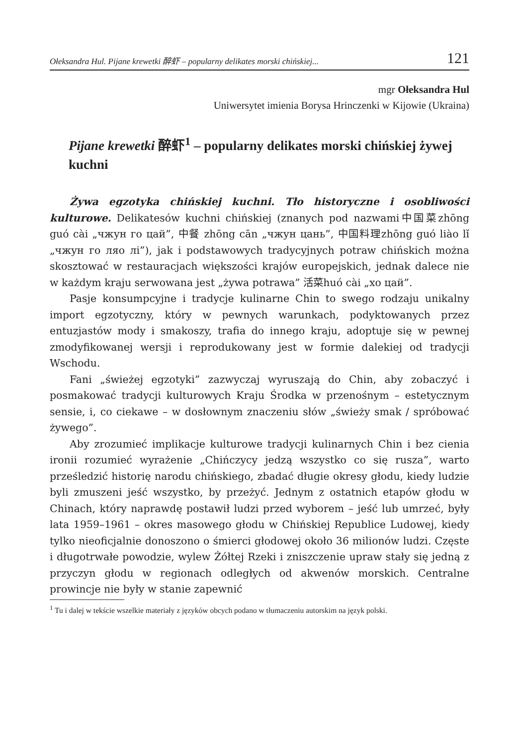Ołeksandra Hul. Pijane krewetki 醉虾 – popularny delikates morski chińskiej... 121
mgr Ołeksandra Hul
Uniwersytet imienia Borysa Hrinczenki w Kijowie (Ukraina)
Pijane krewetki 醉虾<sup>1</sup> – popularny delikates morski chińskiej żywej kuchni
Żywa egzotyka chińskiej kuchni. Tło historyczne i osobliwości kulturowe. Delikatesów kuchni chińskiej (znanych pod nazwami中国菜zhōng guó cài „чжун го цай”, 中餐 zhōng cān „чжун цань”, 中国料理zhōng guó liào lǐ „чжун го ляо лі”), jak i podstawowych tradycyjnych potraw chińskich można skosztować w restauracjach większości krajów europejskich, jednak dalece nie w każdym kraju serwowana jest „żywa potrawa” 活菜huó cài „хо цай”.
Pasje konsumpcyjne i tradycje kulinarne Chin to swego rodzaju unikalny import egzotyczny, który w pewnych warunkach, podyktowanych przez entuzjastów mody i smakoszy, trafia do innego kraju, adoptuje się w pewnej zmodyfikowanej wersji i reprodukowany jest w formie dalekiej od tradycji Wschodu.
Fani „świeżej egzotyki” zazwyczaj wyruszają do Chin, aby zobaczyć i posmakować tradycji kulturowych Kraju Środka w przenośnym – estetycznym sensie, i, co ciekawe – w dosłownym znaczeniu słów „świeży smak / spróbować żywego”.
Aby zrozumieć implikacje kulturowe tradycji kulinarnych Chin i bez cienia ironii rozumieć wyrażenie „Chińczycy jedzą wszystko co się rusza”, warto prześledzić historię narodu chińskiego, zbadać długie okresy głodu, kiedy ludzie byli zmuszeni jeść wszystko, by przeżyć. Jednym z ostatnich etapów głodu w Chinach, który naprawdę postawił ludzi przed wyborem – jeść lub umrzeć, były lata 1959–1961 – okres masowego głodu w Chińskiej Republice Ludowej, kiedy tylko nieoficjalnie donoszono o śmierci głodowej około 36 milionów ludzi. Częste i długotrwałe powodzie, wylew Żółtej Rzeki i zniszczenie upraw stały się jedną z przyczyn głodu w regionach odległych od akwenów morskich. Centralne prowincje nie były w stanie zapewnić
<sup>1</sup> Tu i dalej w tekście wszelkie materiały z języków obcych podano w tłumaczeniu autorskim na język polski.